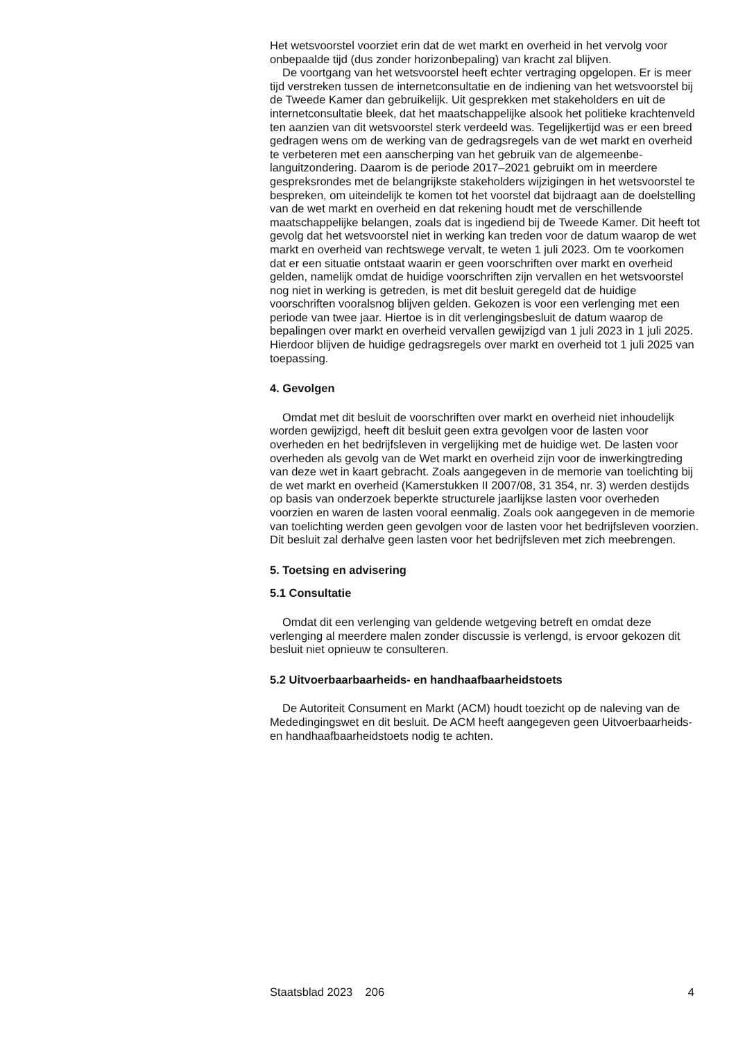Het wetsvoorstel voorziet erin dat de wet markt en overheid in het vervolg voor onbepaalde tijd (dus zonder horizonbepaling) van kracht zal blijven.
De voortgang van het wetsvoorstel heeft echter vertraging opgelopen. Er is meer tijd verstreken tussen de internetconsultatie en de indiening van het wetsvoorstel bij de Tweede Kamer dan gebruikelijk. Uit gesprekken met stakeholders en uit de internetconsultatie bleek, dat het maatschappelijke alsook het politieke krachtenveld ten aanzien van dit wetsvoorstel sterk verdeeld was. Tegelijkertijd was er een breed gedragen wens om de werking van de gedragsregels van de wet markt en overheid te verbeteren met een aanscherping van het gebruik van de algemeenbe-languitzondering. Daarom is de periode 2017–2021 gebruikt om in meerdere gespreksrondes met de belangrijkste stakeholders wijzigingen in het wetsvoorstel te bespreken, om uiteindelijk te komen tot het voorstel dat bijdraagt aan de doelstelling van de wet markt en overheid en dat rekening houdt met de verschillende maatschappelijke belangen, zoals dat is ingediend bij de Tweede Kamer. Dit heeft tot gevolg dat het wetsvoorstel niet in werking kan treden voor de datum waarop de wet markt en overheid van rechtswege vervalt, te weten 1 juli 2023. Om te voorkomen dat er een situatie ontstaat waarin er geen voorschriften over markt en overheid gelden, namelijk omdat de huidige voorschriften zijn vervallen en het wetsvoorstel nog niet in werking is getreden, is met dit besluit geregeld dat de huidige voorschriften vooralsnog blijven gelden. Gekozen is voor een verlenging met een periode van twee jaar. Hiertoe is in dit verlengingsbesluit de datum waarop de bepalingen over markt en overheid vervallen gewijzigd van 1 juli 2023 in 1 juli 2025. Hierdoor blijven de huidige gedragsregels over markt en overheid tot 1 juli 2025 van toepassing.
4. Gevolgen
Omdat met dit besluit de voorschriften over markt en overheid niet inhoudelijk worden gewijzigd, heeft dit besluit geen extra gevolgen voor de lasten voor overheden en het bedrijfsleven in vergelijking met de huidige wet. De lasten voor overheden als gevolg van de Wet markt en overheid zijn voor de inwerkingtreding van deze wet in kaart gebracht. Zoals aangegeven in de memorie van toelichting bij de wet markt en overheid (Kamerstukken II 2007/08, 31 354, nr. 3) werden destijds op basis van onderzoek beperkte structurele jaarlijkse lasten voor overheden voorzien en waren de lasten vooral eenmalig. Zoals ook aangegeven in de memorie van toelichting werden geen gevolgen voor de lasten voor het bedrijfsleven voorzien. Dit besluit zal derhalve geen lasten voor het bedrijfsleven met zich meebrengen.
5. Toetsing en advisering
5.1 Consultatie
Omdat dit een verlenging van geldende wetgeving betreft en omdat deze verlenging al meerdere malen zonder discussie is verlengd, is ervoor gekozen dit besluit niet opnieuw te consulteren.
5.2 Uitvoerbaarbaarheids- en handhaafbaarheidstoets
De Autoriteit Consument en Markt (ACM) houdt toezicht op de naleving van de Mededingingswet en dit besluit. De ACM heeft aangegeven geen Uitvoerbaarheids- en handhaafbaarheidstoets nodig te achten.
Staatsblad 2023 206 4